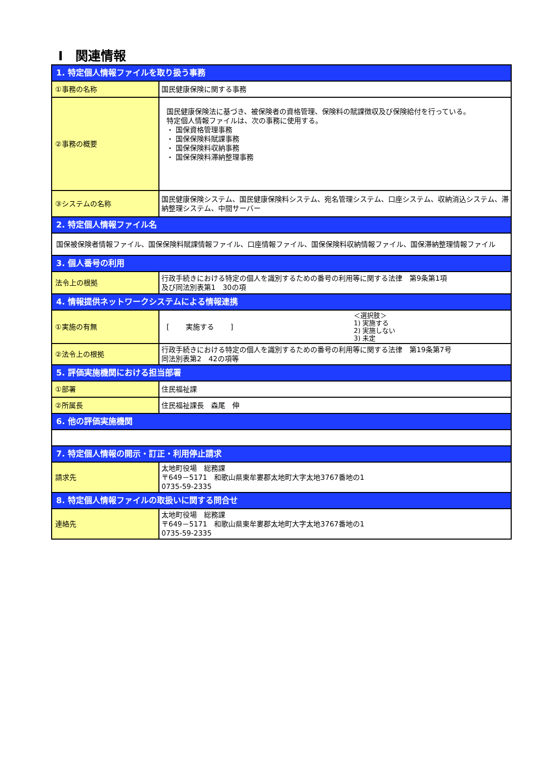Ⅰ　関連情報
| 1. 特定個人情報ファイルを取り扱う事務 | |
| ①事務の名称 | 国民健康保険に関する事務 |
| ②事務の概要 | 国民健康保険法に基づき、被保険者の資格管理、保険料の賦課徴収及び保険給付を行っている。 特定個人情報ファイルは、次の事務に使用する。 ・ 国保資格管理事務 ・ 国保保険料賦課事務 ・ 国保保険料収納事務 ・ 国保保険料滞納整理事務 |
| ③システムの名称 | 国民健康保険システム、国民健康保険料システム、宛名管理システム、口座システム、収納消込システム、滞納整理システム、中間サーバー |
| 2. 特定個人情報ファイル名 | |
| 国保被保険者情報ファイル、国保保険料賦課情報ファイル、口座情報ファイル、国保保険料収納情報ファイル、国保滞納整理情報ファイル | |
| 3. 個人番号の利用 | |
| 法令上の根拠 | 行政手続きにおける特定の個人を識別するための番号の利用等に関する法律 第9条第1項 及び同法別表第1 30の項 |
| 4. 情報提供ネットワークシステムによる情報連携 | |
| ①実施の有無 | [ 実施する ] ＜選択肢＞ 1) 実施する 2) 実施しない 3) 未定 |
| ②法令上の根拠 | 行政手続きにおける特定の個人を識別するための番号の利用等に関する法律 第19条第7号 同法別表第2 42の項等 |
| 5. 評価実施機関における担当部署 | |
| ①部署 | 住民福祉課 |
| ②所属長 | 住民福祉課長 森尾 伸 |
| 6. 他の評価実施機関 | |
| 7. 特定個人情報の開示・訂正・利用停止請求 | |
| 請求先 | 太地町役場 総務課 〒649－5171 和歌山県東牟婁郡太地町大字太地3767番地の1 0735-59-2335 |
| 8. 特定個人情報ファイルの取扱いに関する問合せ | |
| 連絡先 | 太地町役場 総務課 〒649－5171 和歌山県東牟婁郡太地町大字太地3767番地の1 0735-59-2335 |